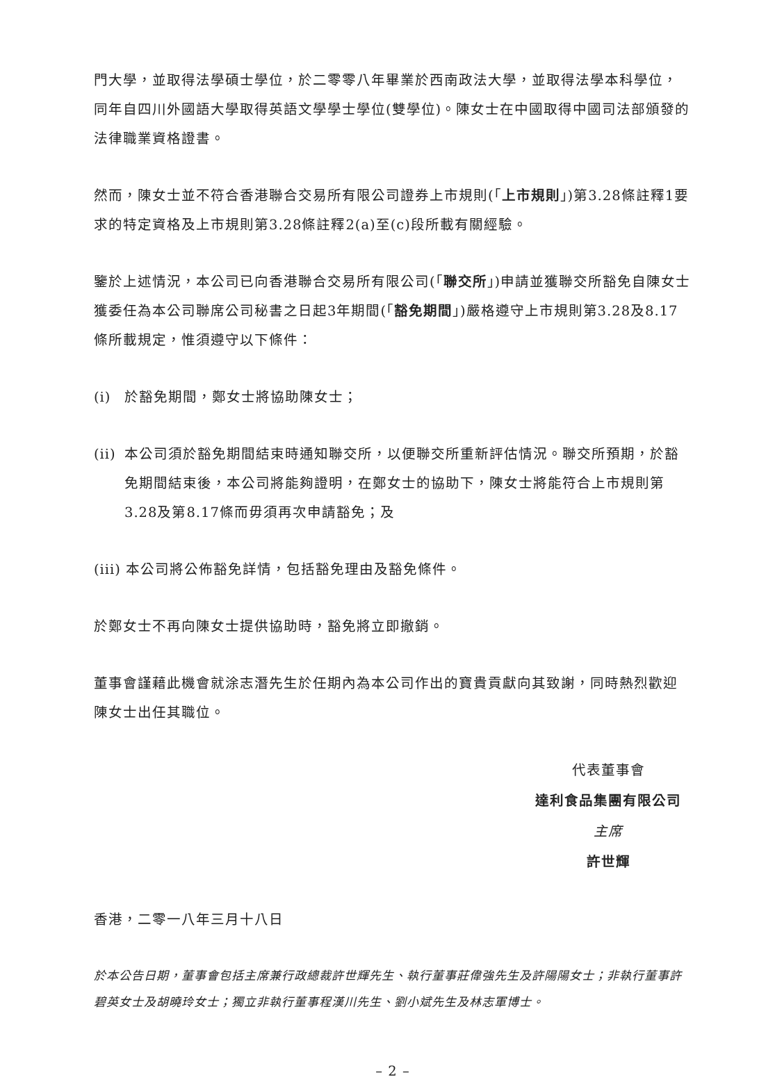門大學，並取得法學碩士學位，於二零零八年畢業於西南政法大學，並取得法學本科學位，同年自四川外國語大學取得英語文學學士學位(雙學位)。陳女士在中國取得中國司法部頒發的法律職業資格證書。
然而，陳女士並不符合香港聯合交易所有限公司證券上市規則(「上市規則」)第3.28條註釋1要求的特定資格及上市規則第3.28條註釋2(a)至(c)段所載有關經驗。
鑒於上述情況，本公司已向香港聯合交易所有限公司(「聯交所」)申請並獲聯交所豁免自陳女士獲委任為本公司聯席公司秘書之日起3年期間(「豁免期間」)嚴格遵守上市規則第3.28及8.17條所載規定，惟須遵守以下條件：
(i) 於豁免期間，鄭女士將協助陳女士；
(ii) 本公司須於豁免期間結束時通知聯交所，以便聯交所重新評估情況。聯交所預期，於豁免期間結束後，本公司將能夠證明，在鄭女士的協助下，陳女士將能符合上市規則第3.28及第8.17條而毋須再次申請豁免；及
(iii) 本公司將公佈豁免詳情，包括豁免理由及豁免條件。
於鄭女士不再向陳女士提供協助時，豁免將立即撤銷。
董事會謹藉此機會就涂志潛先生於任期內為本公司作出的寶貴貢獻向其致謝，同時熱烈歡迎陳女士出任其職位。
代表董事會
達利食品集團有限公司
主席
許世輝
香港，二零一八年三月十八日
於本公告日期，董事會包括主席兼行政總裁許世輝先生、執行董事莊偉強先生及許陽陽女士；非執行董事許碧英女士及胡曉玲女士；獨立非執行董事程漢川先生、劉小斌先生及林志軍博士。
– 2 –